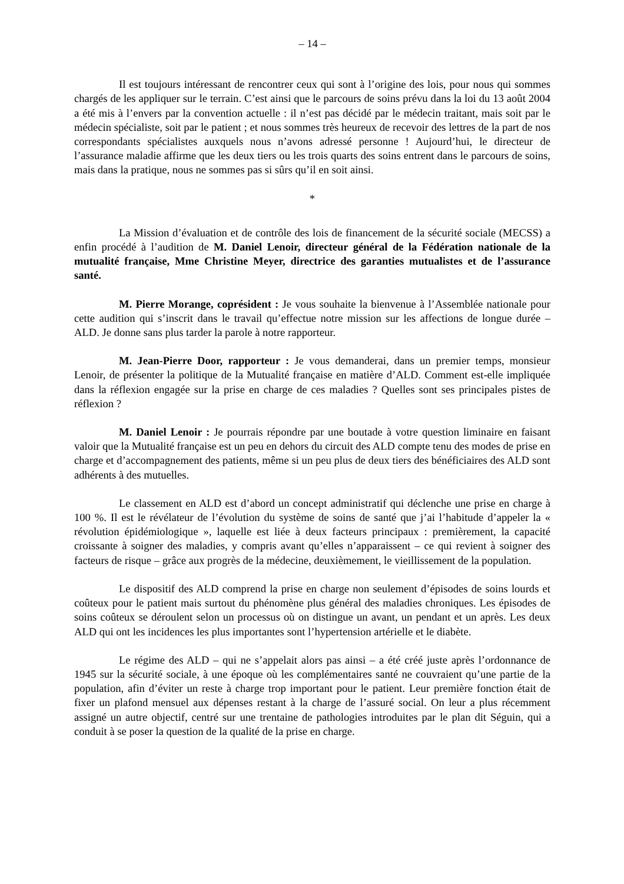– 14 –
Il est toujours intéressant de rencontrer ceux qui sont à l’origine des lois, pour nous qui sommes chargés de les appliquer sur le terrain. C’est ainsi que le parcours de soins prévu dans la loi du 13 août 2004 a été mis à l’envers par la convention actuelle : il n’est pas décidé par le médecin traitant, mais soit par le médecin spécialiste, soit par le patient ; et nous sommes très heureux de recevoir des lettres de la part de nos correspondants spécialistes auxquels nous n’avons adressé personne ! Aujourd’hui, le directeur de l’assurance maladie affirme que les deux tiers ou les trois quarts des soins entrent dans le parcours de soins, mais dans la pratique, nous ne sommes pas si sûrs qu’il en soit ainsi.
*
La Mission d’évaluation et de contrôle des lois de financement de la sécurité sociale (MECSS) a enfin procédé à l’audition de M. Daniel Lenoir, directeur général de la Fédération nationale de la mutualité française, Mme Christine Meyer, directrice des garanties mutualistes et de l’assurance santé.
M. Pierre Morange, coprésident : Je vous souhaite la bienvenue à l’Assemblée nationale pour cette audition qui s’inscrit dans le travail qu’effectue notre mission sur les affections de longue durée – ALD. Je donne sans plus tarder la parole à notre rapporteur.
M. Jean-Pierre Door, rapporteur : Je vous demanderai, dans un premier temps, monsieur Lenoir, de présenter la politique de la Mutualité française en matière d’ALD. Comment est-elle impliquée dans la réflexion engagée sur la prise en charge de ces maladies ? Quelles sont ses principales pistes de réflexion ?
M. Daniel Lenoir : Je pourrais répondre par une boutade à votre question liminaire en faisant valoir que la Mutualité française est un peu en dehors du circuit des ALD compte tenu des modes de prise en charge et d’accompagnement des patients, même si un peu plus de deux tiers des bénéficiaires des ALD sont adhérents à des mutuelles.
Le classement en ALD est d’abord un concept administratif qui déclenche une prise en charge à 100 %. Il est le révélateur de l’évolution du système de soins de santé que j’ai l’habitude d’appeler la « révolution épidémiologique », laquelle est liée à deux facteurs principaux : premièrement, la capacité croissante à soigner des maladies, y compris avant qu’elles n’apparaissent – ce qui revient à soigner des facteurs de risque – grâce aux progrès de la médecine, deuxièmement, le vieillissement de la population.
Le dispositif des ALD comprend la prise en charge non seulement d’épisodes de soins lourds et coûteux pour le patient mais surtout du phénomène plus général des maladies chroniques. Les épisodes de soins coûteux se déroulent selon un processus où on distingue un avant, un pendant et un après. Les deux ALD qui ont les incidences les plus importantes sont l’hypertension artérielle et le diabète.
Le régime des ALD – qui ne s’appelait alors pas ainsi – a été créé juste après l’ordonnance de 1945 sur la sécurité sociale, à une époque où les complémentaires santé ne couvraient qu’une partie de la population, afin d’éviter un reste à charge trop important pour le patient. Leur première fonction était de fixer un plafond mensuel aux dépenses restant à la charge de l’assuré social. On leur a plus récemment assigné un autre objectif, centré sur une trentaine de pathologies introduites par le plan dit Séguin, qui a conduit à se poser la question de la qualité de la prise en charge.